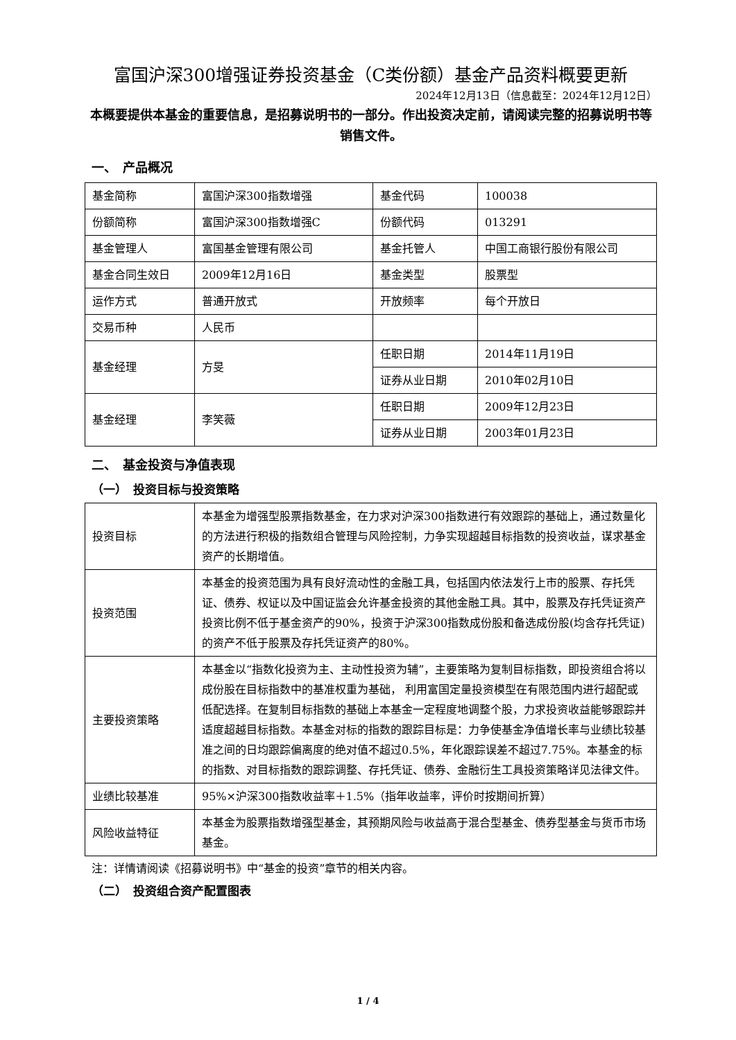富国沪深300增强证券投资基金（C类份额）基金产品资料概要更新
2024年12月13日（信息截至：2024年12月12日）
本概要提供本基金的重要信息，是招募说明书的一部分。作出投资决定前，请阅读完整的招募说明书等销售文件。
一、　产品概况
| 基金简称 | 富国沪深300指数增强 | 基金代码 | 100038 |
| 份额简称 | 富国沪深300指数增强C | 份额代码 | 013291 |
| 基金管理人 | 富国基金管理有限公司 | 基金托管人 | 中国工商银行股份有限公司 |
| 基金合同生效日 | 2009年12月16日 | 基金类型 | 股票型 |
| 运作方式 | 普通开放式 | 开放频率 | 每个开放日 |
| 交易币种 | 人民币 | | |
| 基金经理 | 方旻 | 任职日期 | 2014年11月19日 |
| | | 证券从业日期 | 2010年02月10日 |
| 基金经理 | 李笑薇 | 任职日期 | 2009年12月23日 |
| | | 证券从业日期 | 2003年01月23日 |
二、　基金投资与净值表现
（一）　投资目标与投资策略
| 投资目标 | 本基金为增强型股票指数基金，在力求对沪深300指数进行有效跟踪的基础上，通过数量化的方法进行积极的指数组合管理与风险控制，力争实现超越目标指数的投资收益，谋求基金资产的长期增值。 |
| 投资范围 | 本基金的投资范围为具有良好流动性的金融工具，包括国内依法发行上市的股票、存托凭证、债券、权证以及中国证监会允许基金投资的其他金融工具。其中，股票及存托凭证资产投资比例不低于基金资产的90%，投资于沪深300指数成份股和备选成份股(均含存托凭证)的资产不低于股票及存托凭证资产的80%。 |
| 主要投资策略 | 本基金以“指数化投资为主、主动性投资为辅”，主要策略为复制目标指数，即投资组合将以成份股在目标指数中的基准权重为基础， 利用富国定量投资模型在有限范围内进行超配或低配选择。在复制目标指数的基础上本基金一定程度地调整个股，力求投资收益能够跟踪并适度超越目标指数。本基金对标的指数的跟踪目标是：力争使基金净值增长率与业绩比较基准之间的日均跟踪偏离度的绝对值不超过0.5%，年化跟踪误差不超过7.75%。本基金的标的指数、对目标指数的跟踪调整、存托凭证、债券、金融衍生工具投资策略详见法律文件。 |
| 业绩比较基准 | 95%×沪深300指数收益率＋1.5%（指年收益率，评价时按期间折算） |
| 风险收益特征 | 本基金为股票指数增强型基金，其预期风险与收益高于混合型基金、债券型基金与货币市场基金。 |
注：详情请阅读《招募说明书》中“基金的投资”章节的相关内容。
（二）　投资组合资产配置图表
1 / 4